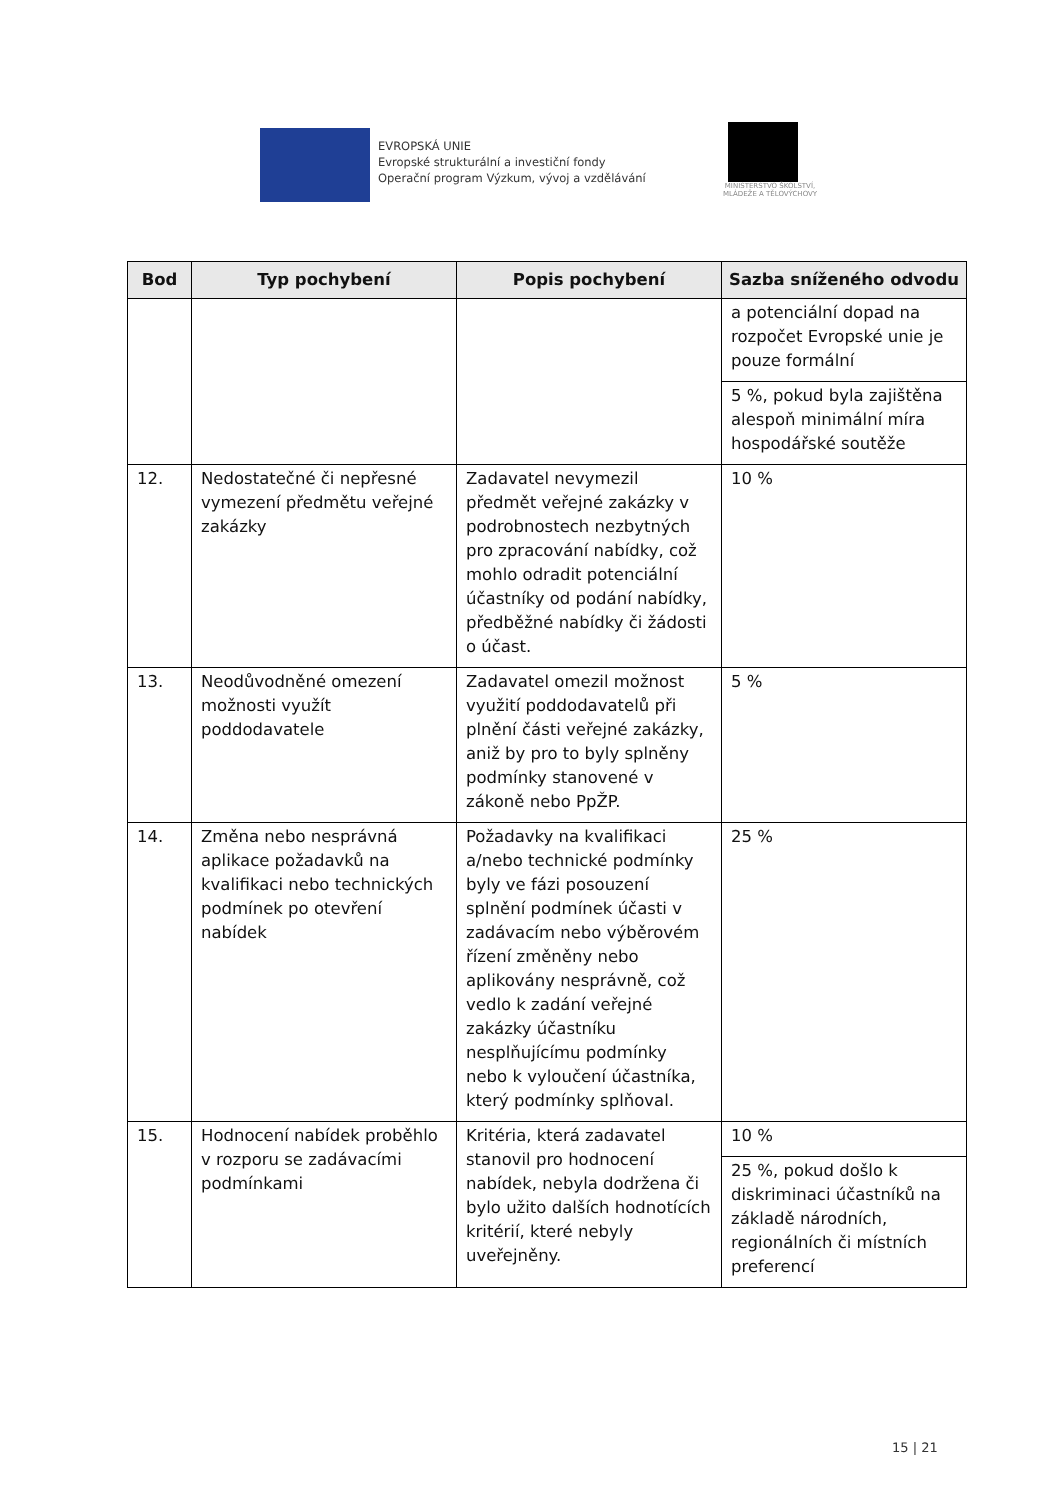EVROPSKÁ UNIE
Evropské strukturální a investiční fondy
Operační program Výzkum, vývoj a vzdělávání
MINISTERSTVO ŠKOLSTVÍ,
MLÁDEŽE A TĚLOVÝCHOVY
| Bod | Typ pochybení | Popis pochybení | Sazba sníženého odvodu |
| --- | --- | --- | --- |
| | | | a potenciální dopad na rozpočet Evropské unie je pouze formální |
| | | | 5 %, pokud byla zajištěna alespoň minimální míra hospodářské soutěže |
| 12. | Nedostatečné či nepřesné vymezení předmětu veřejné zakázky | Zadavatel nevymezil předmět veřejné zakázky v podrobnostech nezbytných pro zpracování nabídky, což mohlo odradit potenciální účastníky od podání nabídky, předběžné nabídky či žádosti o účast. | 10 % |
| 13. | Neodůvodněné omezení možnosti využít poddodavatele | Zadavatel omezil možnost využití poddodavatelů při plnění části veřejné zakázky, aniž by pro to byly splněny podmínky stanovené v zákoně nebo PpŽP. | 5 % |
| 14. | Změna nebo nesprávná aplikace požadavků na kvalifikaci nebo technických podmínek po otevření nabídek | Požadavky na kvalifikaci a/nebo technické podmínky byly ve fázi posouzení splnění podmínek účasti v zadávacím nebo výběrovém řízení změněny nebo aplikovány nesprávně, což vedlo k zadání veřejné zakázky účastníku nesplňujícímu podmínky nebo k vyloučení účastníka, který podmínky splňoval. | 25 % |
| 15. | Hodnocení nabídek proběhlo v rozporu se zadávacími podmínkami | Kritéria, která zadavatel stanovil pro hodnocení nabídek, nebyla dodržena či bylo užito dalších hodnotících kritérií, které nebyly uveřejněny. | 10 % |
| | | | 25 %, pokud došlo k diskriminaci účastníků na základě národních, regionálních či místních preferencí |
15 | 21